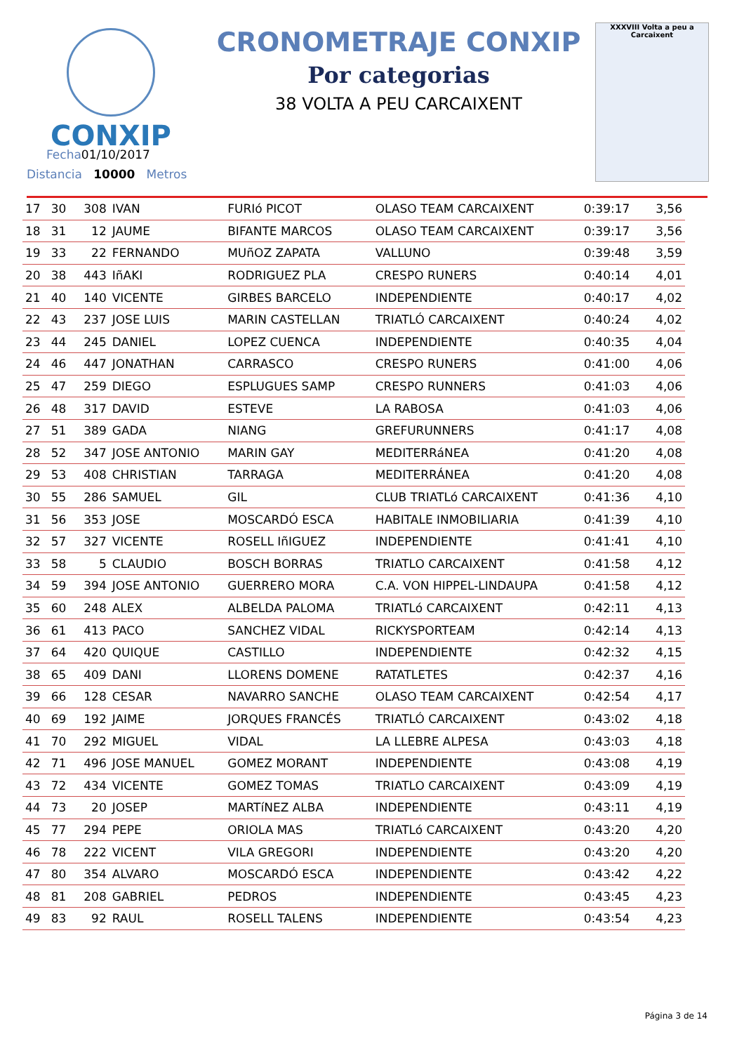CONXIP
Fecha01/10/2017
Distancia 10000 Metros
CRONOMETRAJE CONXIP
Por categorias
38 VOLTA A PEU CARCAIXENT
XXXVIII Volta a peu a Carcaixent
| 17 | 30 | 308 | IVAN | FURIó PICOT | OLASO TEAM CARCAIXENT | 0:39:17 | 3,56 |
| 18 | 31 | 12 | JAUME | BIFANTE MARCOS | OLASO TEAM CARCAIXENT | 0:39:17 | 3,56 |
| 19 | 33 | 22 | FERNANDO | MUñOZ ZAPATA | VALLUNO | 0:39:48 | 3,59 |
| 20 | 38 | 443 | IñAKI | RODRIGUEZ PLA | CRESPO RUNERS | 0:40:14 | 4,01 |
| 21 | 40 | 140 | VICENTE | GIRBES BARCELO | INDEPENDIENTE | 0:40:17 | 4,02 |
| 22 | 43 | 237 | JOSE LUIS | MARIN CASTELLAN | TRIATLÓ CARCAIXENT | 0:40:24 | 4,02 |
| 23 | 44 | 245 | DANIEL | LOPEZ CUENCA | INDEPENDIENTE | 0:40:35 | 4,04 |
| 24 | 46 | 447 | JONATHAN | CARRASCO | CRESPO RUNERS | 0:41:00 | 4,06 |
| 25 | 47 | 259 | DIEGO | ESPLUGUES SAMP | CRESPO RUNNERS | 0:41:03 | 4,06 |
| 26 | 48 | 317 | DAVID | ESTEVE | LA RABOSA | 0:41:03 | 4,06 |
| 27 | 51 | 389 | GADA | NIANG | GREFURUNNERS | 0:41:17 | 4,08 |
| 28 | 52 | 347 | JOSE ANTONIO | MARIN GAY | MEDITERRáNEA | 0:41:20 | 4,08 |
| 29 | 53 | 408 | CHRISTIAN | TARRAGA | MEDITERRÁNEA | 0:41:20 | 4,08 |
| 30 | 55 | 286 | SAMUEL | GIL | CLUB TRIATLó CARCAIXENT | 0:41:36 | 4,10 |
| 31 | 56 | 353 | JOSE | MOSCARDÓ ESCA | HABITALE INMOBILIARIA | 0:41:39 | 4,10 |
| 32 | 57 | 327 | VICENTE | ROSELL IñIGUEZ | INDEPENDIENTE | 0:41:41 | 4,10 |
| 33 | 58 | 5 | CLAUDIO | BOSCH BORRAS | TRIATLO CARCAIXENT | 0:41:58 | 4,12 |
| 34 | 59 | 394 | JOSE ANTONIO | GUERRERO MORA | C.A. VON HIPPEL-LINDAUPA | 0:41:58 | 4,12 |
| 35 | 60 | 248 | ALEX | ALBELDA PALOMA | TRIATLó CARCAIXENT | 0:42:11 | 4,13 |
| 36 | 61 | 413 | PACO | SANCHEZ VIDAL | RICKYSPORTEAM | 0:42:14 | 4,13 |
| 37 | 64 | 420 | QUIQUE | CASTILLO | INDEPENDIENTE | 0:42:32 | 4,15 |
| 38 | 65 | 409 | DANI | LLORENS DOMENE | RATATLETES | 0:42:37 | 4,16 |
| 39 | 66 | 128 | CESAR | NAVARRO SANCHE | OLASO TEAM CARCAIXENT | 0:42:54 | 4,17 |
| 40 | 69 | 192 | JAIME | JORQUES FRANCÉS | TRIATLÓ CARCAIXENT | 0:43:02 | 4,18 |
| 41 | 70 | 292 | MIGUEL | VIDAL | LA LLEBRE ALPESA | 0:43:03 | 4,18 |
| 42 | 71 | 496 | JOSE MANUEL | GOMEZ MORANT | INDEPENDIENTE | 0:43:08 | 4,19 |
| 43 | 72 | 434 | VICENTE | GOMEZ TOMAS | TRIATLO CARCAIXENT | 0:43:09 | 4,19 |
| 44 | 73 | 20 | JOSEP | MARTíNEZ ALBA | INDEPENDIENTE | 0:43:11 | 4,19 |
| 45 | 77 | 294 | PEPE | ORIOLA MAS | TRIATLó CARCAIXENT | 0:43:20 | 4,20 |
| 46 | 78 | 222 | VICENT | VILA GREGORI | INDEPENDIENTE | 0:43:20 | 4,20 |
| 47 | 80 | 354 | ALVARO | MOSCARDÓ ESCA | INDEPENDIENTE | 0:43:42 | 4,22 |
| 48 | 81 | 208 | GABRIEL | PEDROS | INDEPENDIENTE | 0:43:45 | 4,23 |
| 49 | 83 | 92 | RAUL | ROSELL TALENS | INDEPENDIENTE | 0:43:54 | 4,23 |
Página 3 de 14